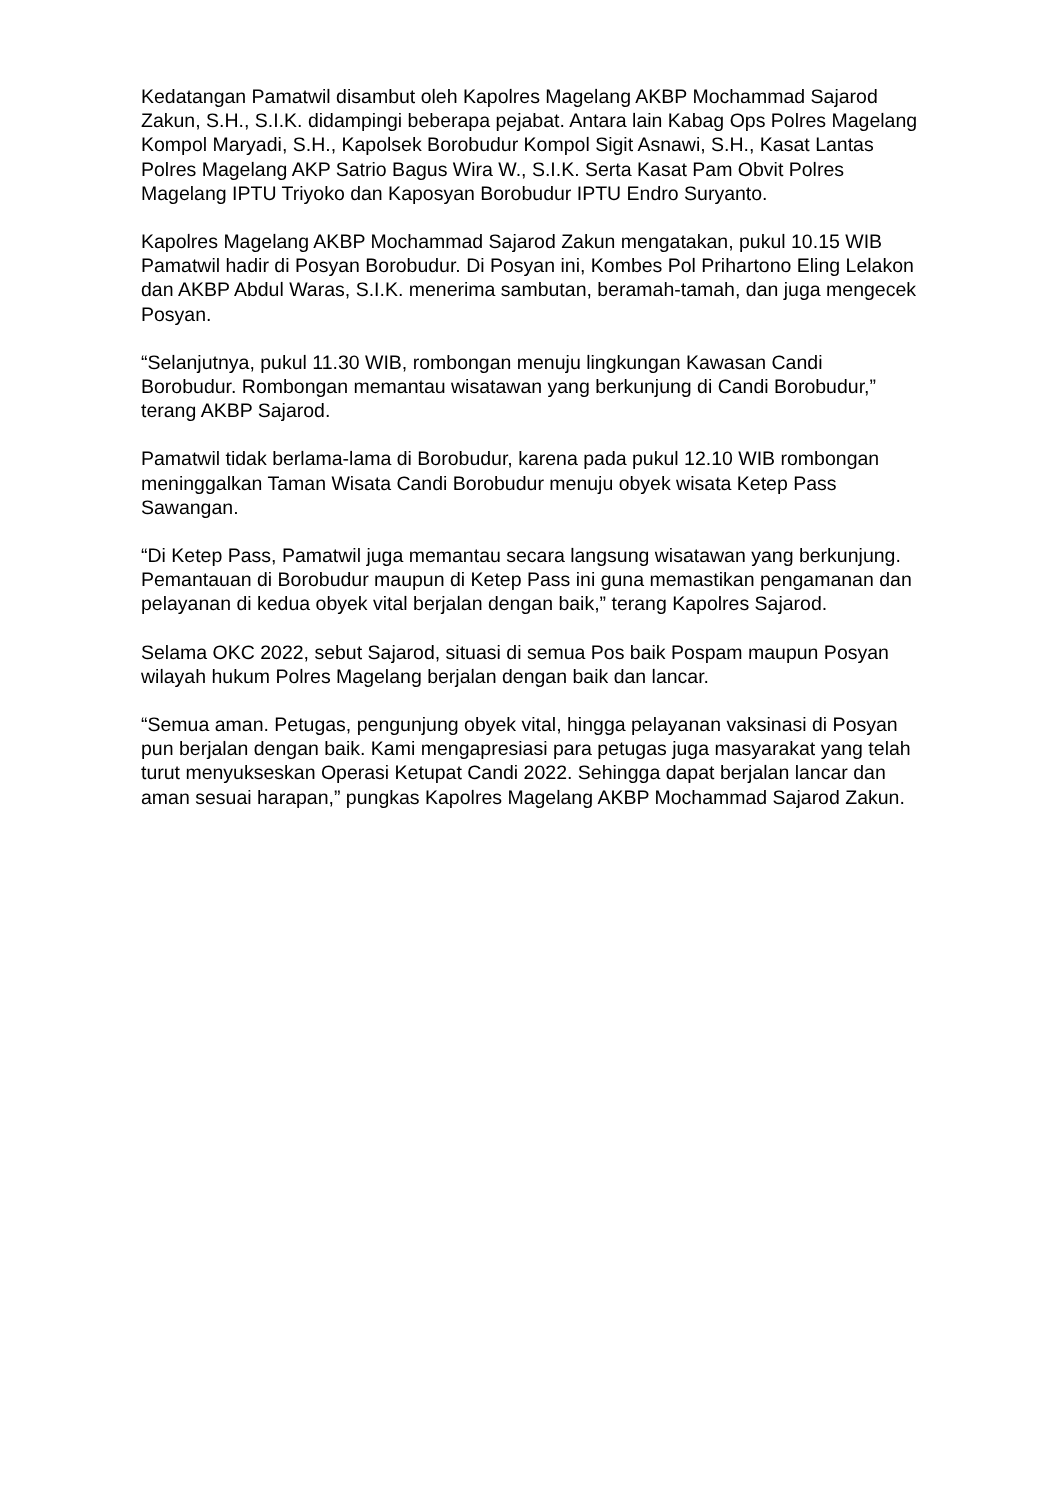Kedatangan Pamatwil disambut oleh Kapolres Magelang AKBP Mochammad Sajarod Zakun, S.H., S.I.K. didampingi beberapa pejabat. Antara lain Kabag Ops Polres Magelang Kompol Maryadi, S.H., Kapolsek Borobudur Kompol Sigit Asnawi, S.H., Kasat Lantas Polres Magelang AKP Satrio Bagus Wira W., S.I.K. Serta Kasat Pam Obvit Polres Magelang IPTU Triyoko dan Kaposyan Borobudur IPTU Endro Suryanto.
Kapolres Magelang AKBP Mochammad Sajarod Zakun mengatakan, pukul 10.15 WIB Pamatwil hadir di Posyan Borobudur. Di Posyan ini, Kombes Pol Prihartono Eling Lelakon dan AKBP Abdul Waras, S.I.K. menerima sambutan, beramah-tamah, dan juga mengecek Posyan.
“Selanjutnya, pukul 11.30 WIB, rombongan menuju lingkungan Kawasan Candi Borobudur. Rombongan memantau wisatawan yang berkunjung di Candi Borobudur,” terang AKBP Sajarod.
Pamatwil tidak berlama-lama di Borobudur, karena pada pukul 12.10 WIB rombongan meninggalkan Taman Wisata Candi Borobudur menuju obyek wisata Ketep Pass Sawangan.
“Di Ketep Pass, Pamatwil juga memantau secara langsung wisatawan yang berkunjung. Pemantauan di Borobudur maupun di Ketep Pass ini guna memastikan pengamanan dan pelayanan di kedua obyek vital berjalan dengan baik,” terang Kapolres Sajarod.
Selama OKC 2022, sebut Sajarod, situasi di semua Pos baik Pospam maupun Posyan wilayah hukum Polres Magelang berjalan dengan baik dan lancar.
“Semua aman. Petugas, pengunjung obyek vital, hingga pelayanan vaksinasi di Posyan pun berjalan dengan baik. Kami mengapresiasi para petugas juga masyarakat yang telah turut menyukseskan Operasi Ketupat Candi 2022. Sehingga dapat berjalan lancar dan aman sesuai harapan,” pungkas Kapolres Magelang AKBP Mochammad Sajarod Zakun.